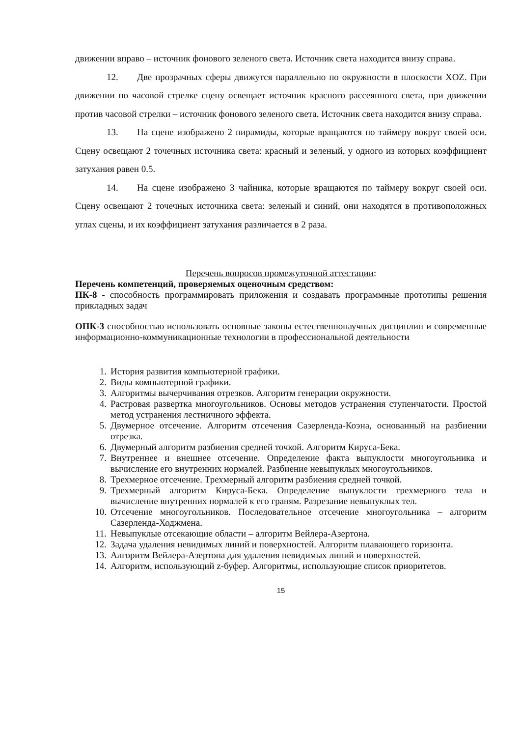движении вправо – источник фонового зеленого света. Источник света находится внизу справа.
12. Две прозрачных сферы движутся параллельно по окружности в плоскости XOZ. При движении по часовой стрелке сцену освещает источник красного рассеянного света, при движении против часовой стрелки – источник фонового зеленого света. Источник света находится внизу справа.
13. На сцене изображено 2 пирамиды, которые вращаются по таймеру вокруг своей оси. Сцену освещают 2 точечных источника света: красный и зеленый, у одного из которых коэффициент затухания равен 0.5.
14. На сцене изображено 3 чайника, которые вращаются по таймеру вокруг своей оси. Сцену освещают 2 точечных источника света: зеленый и синий, они находятся в противоположных углах сцены, и их коэффициент затухания различается в 2 раза.
Перечень вопросов промежуточной аттестации:
Перечень компетенций, проверяемых оценочным средством:
ПК-8 - способность программировать приложения и создавать программные прототипы решения прикладных задач
ОПК-3 способностью использовать основные законы естественнонаучных дисциплин и современные информационно-коммуникационные технологии в профессиональной деятельности
1. История развития компьютерной графики.
2. Виды компьютерной графики.
3. Алгоритмы вычерчивания отрезков. Алгоритм генерации окружности.
4. Растровая развертка многоугольников. Основы методов устранения ступенчатости. Простой метод устранения лестничного эффекта.
5. Двумерное отсечение. Алгоритм отсечения Сазерленда-Коэна, основанный на разбиении отрезка.
6. Двумерный алгоритм разбиения средней точкой. Алгоритм Кируса-Бека.
7. Внутреннее и внешнее отсечение. Определение факта выпуклости многоугольника и вычисление его внутренних нормалей. Разбиение невыпуклых многоугольников.
8. Трехмерное отсечение. Трехмерный алгоритм разбиения средней точкой.
9. Трехмерный алгоритм Кируса-Бека. Определение выпуклости трехмерного тела и вычисление внутренних нормалей к его граням. Разрезание невыпуклых тел.
10. Отсечение многоугольников. Последовательное отсечение многоугольника – алгоритм Сазерленда-Ходжмена.
11. Невыпуклые отсекающие области – алгоритм Вейлера-Азертона.
12. Задача удаления невидимых линий и поверхностей. Алгоритм плавающего горизонта.
13. Алгоритм Вейлера-Азертона для удаления невидимых линий и поверхностей.
14. Алгоритм, использующий z-буфер. Алгоритмы, использующие список приоритетов.
15